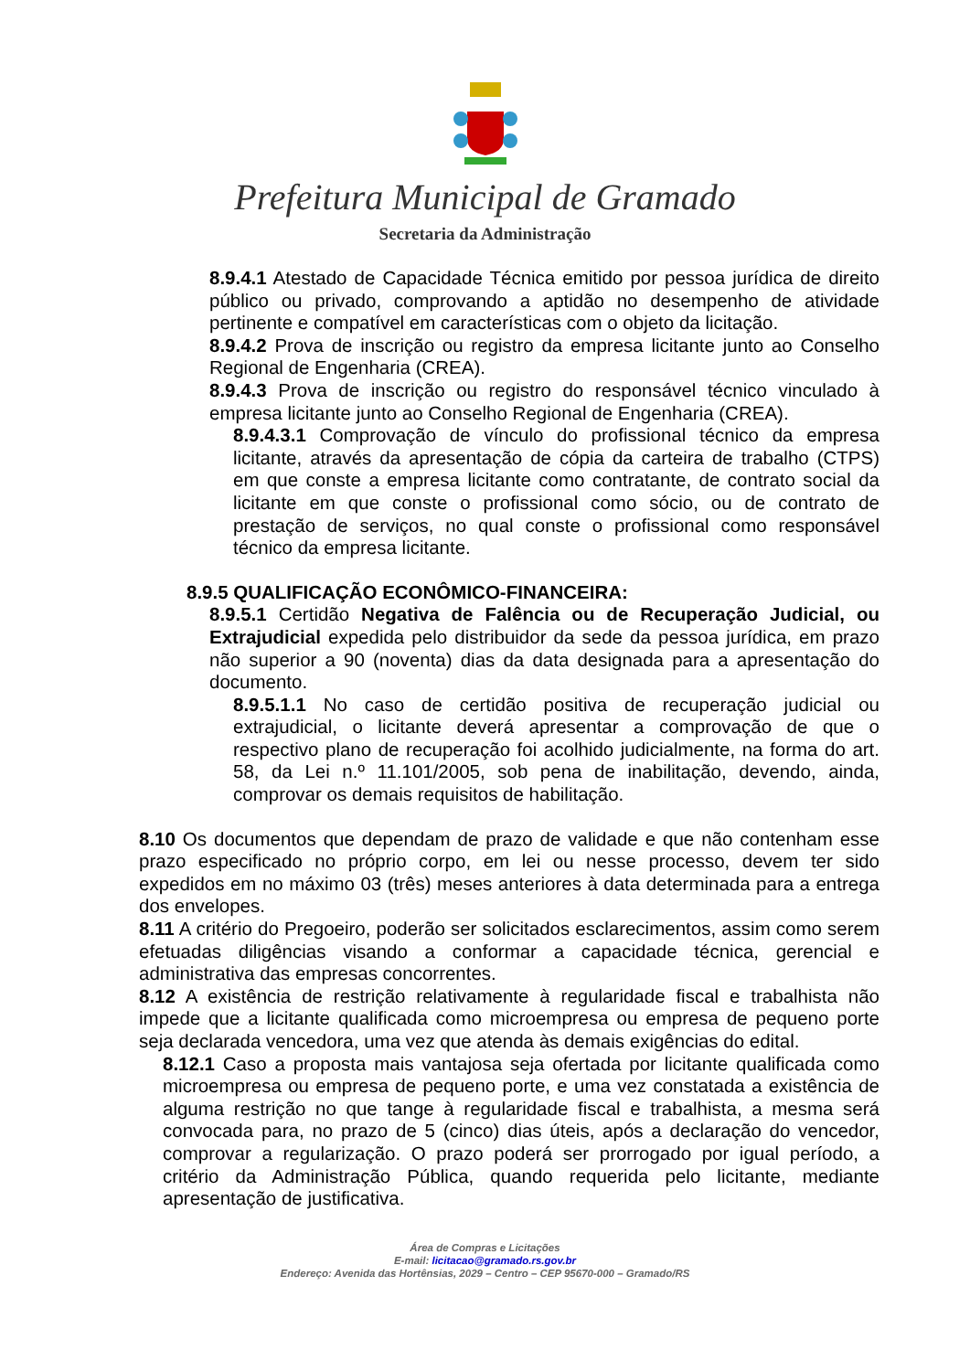Prefeitura Municipal de Gramado
Secretaria da Administração
8.9.4.1 Atestado de Capacidade Técnica emitido por pessoa jurídica de direito público ou privado, comprovando a aptidão no desempenho de atividade pertinente e compatível em características com o objeto da licitação.
8.9.4.2 Prova de inscrição ou registro da empresa licitante junto ao Conselho Regional de Engenharia (CREA).
8.9.4.3 Prova de inscrição ou registro do responsável técnico vinculado à empresa licitante junto ao Conselho Regional de Engenharia (CREA).
8.9.4.3.1 Comprovação de vínculo do profissional técnico da empresa licitante, através da apresentação de cópia da carteira de trabalho (CTPS) em que conste a empresa licitante como contratante, de contrato social da licitante em que conste o profissional como sócio, ou de contrato de prestação de serviços, no qual conste o profissional como responsável técnico da empresa licitante.
8.9.5 QUALIFICAÇÃO ECONÔMICO-FINANCEIRA:
8.9.5.1 Certidão Negativa de Falência ou de Recuperação Judicial, ou Extrajudicial expedida pelo distribuidor da sede da pessoa jurídica, em prazo não superior a 90 (noventa) dias da data designada para a apresentação do documento.
8.9.5.1.1 No caso de certidão positiva de recuperação judicial ou extrajudicial, o licitante deverá apresentar a comprovação de que o respectivo plano de recuperação foi acolhido judicialmente, na forma do art. 58, da Lei n.º 11.101/2005, sob pena de inabilitação, devendo, ainda, comprovar os demais requisitos de habilitação.
8.10 Os documentos que dependam de prazo de validade e que não contenham esse prazo especificado no próprio corpo, em lei ou nesse processo, devem ter sido expedidos em no máximo 03 (três) meses anteriores à data determinada para a entrega dos envelopes.
8.11 A critério do Pregoeiro, poderão ser solicitados esclarecimentos, assim como serem efetuadas diligências visando a conformar a capacidade técnica, gerencial e administrativa das empresas concorrentes.
8.12 A existência de restrição relativamente à regularidade fiscal e trabalhista não impede que a licitante qualificada como microempresa ou empresa de pequeno porte seja declarada vencedora, uma vez que atenda às demais exigências do edital.
8.12.1 Caso a proposta mais vantajosa seja ofertada por licitante qualificada como microempresa ou empresa de pequeno porte, e uma vez constatada a existência de alguma restrição no que tange à regularidade fiscal e trabalhista, a mesma será convocada para, no prazo de 5 (cinco) dias úteis, após a declaração do vencedor, comprovar a regularização. O prazo poderá ser prorrogado por igual período, a critério da Administração Pública, quando requerida pelo licitante, mediante apresentação de justificativa.
Área de Compras e Licitações
E-mail: licitacao@gramado.rs.gov.br
Endereço: Avenida das Hortênsias, 2029 – Centro – CEP 95670-000 – Gramado/RS